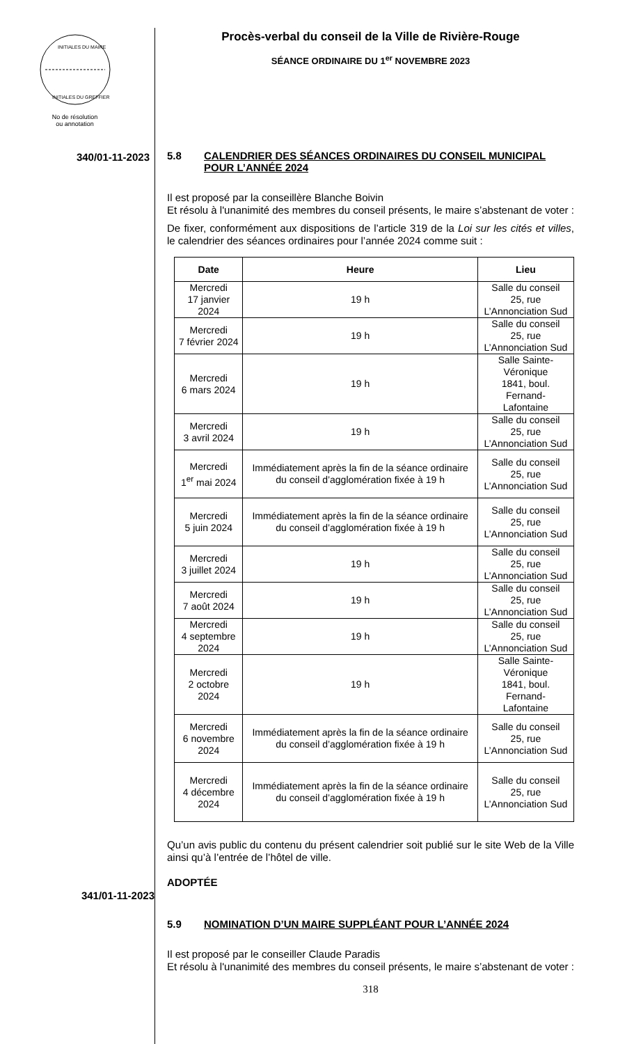INITIALES DU MAIRE
INITIALES DU GREFFIER
No de résolution
ou annotation
340/01-11-2023
341/01-11-2023
Procès-verbal du conseil de la Ville de Rivière-Rouge
SÉANCE ORDINAIRE DU 1<sup>er</sup> NOVEMBRE 2023
5.8 CALENDRIER DES SÉANCES ORDINAIRES DU CONSEIL MUNICIPAL POUR L’ANNÉE 2024
Il est proposé par la conseillère Blanche Boivin
Et résolu à l'unanimité des membres du conseil présents, le maire s’abstenant de voter :
De fixer, conformément aux dispositions de l’article 319 de la Loi sur les cités et villes, le calendrier des séances ordinaires pour l’année 2024 comme suit :
| Date | Heure | Lieu |
| --- | --- | --- |
| Mercredi 17 janvier 2024 | 19 h | Salle du conseil 25, rue L’Annonciation Sud |
| Mercredi 7 février 2024 | 19 h | Salle du conseil 25, rue L’Annonciation Sud |
| Mercredi 6 mars 2024 | 19 h | Salle Sainte-Véronique 1841, boul. Fernand- Lafontaine |
| Mercredi 3 avril 2024 | 19 h | Salle du conseil 25, rue L’Annonciation Sud |
| Mercredi 1<sup>er</sup> mai 2024 | Immédiatement après la fin de la séance ordinaire du conseil d’agglomération fixée à 19 h | Salle du conseil 25, rue L’Annonciation Sud |
| Mercredi 5 juin 2024 | Immédiatement après la fin de la séance ordinaire du conseil d’agglomération fixée à 19 h | Salle du conseil 25, rue L’Annonciation Sud |
| Mercredi 3 juillet 2024 | 19 h | Salle du conseil 25, rue L’Annonciation Sud |
| Mercredi 7 août 2024 | 19 h | Salle du conseil 25, rue L’Annonciation Sud |
| Mercredi 4 septembre 2024 | 19 h | Salle du conseil 25, rue L’Annonciation Sud |
| Mercredi 2 octobre 2024 | 19 h | Salle Sainte-Véronique 1841, boul. Fernand- Lafontaine |
| Mercredi 6 novembre 2024 | Immédiatement après la fin de la séance ordinaire du conseil d’agglomération fixée à 19 h | Salle du conseil 25, rue L’Annonciation Sud |
| Mercredi 4 décembre 2024 | Immédiatement après la fin de la séance ordinaire du conseil d’agglomération fixée à 19 h | Salle du conseil 25, rue L’Annonciation Sud |
Qu’un avis public du contenu du présent calendrier soit publié sur le site Web de la Ville ainsi qu’à l’entrée de l’hôtel de ville.
ADOPTÉE
5.9 NOMINATION D’UN MAIRE SUPPLÉANT POUR L’ANNÉE 2024
Il est proposé par le conseiller Claude Paradis
Et résolu à l'unanimité des membres du conseil présents, le maire s’abstenant de voter :
318